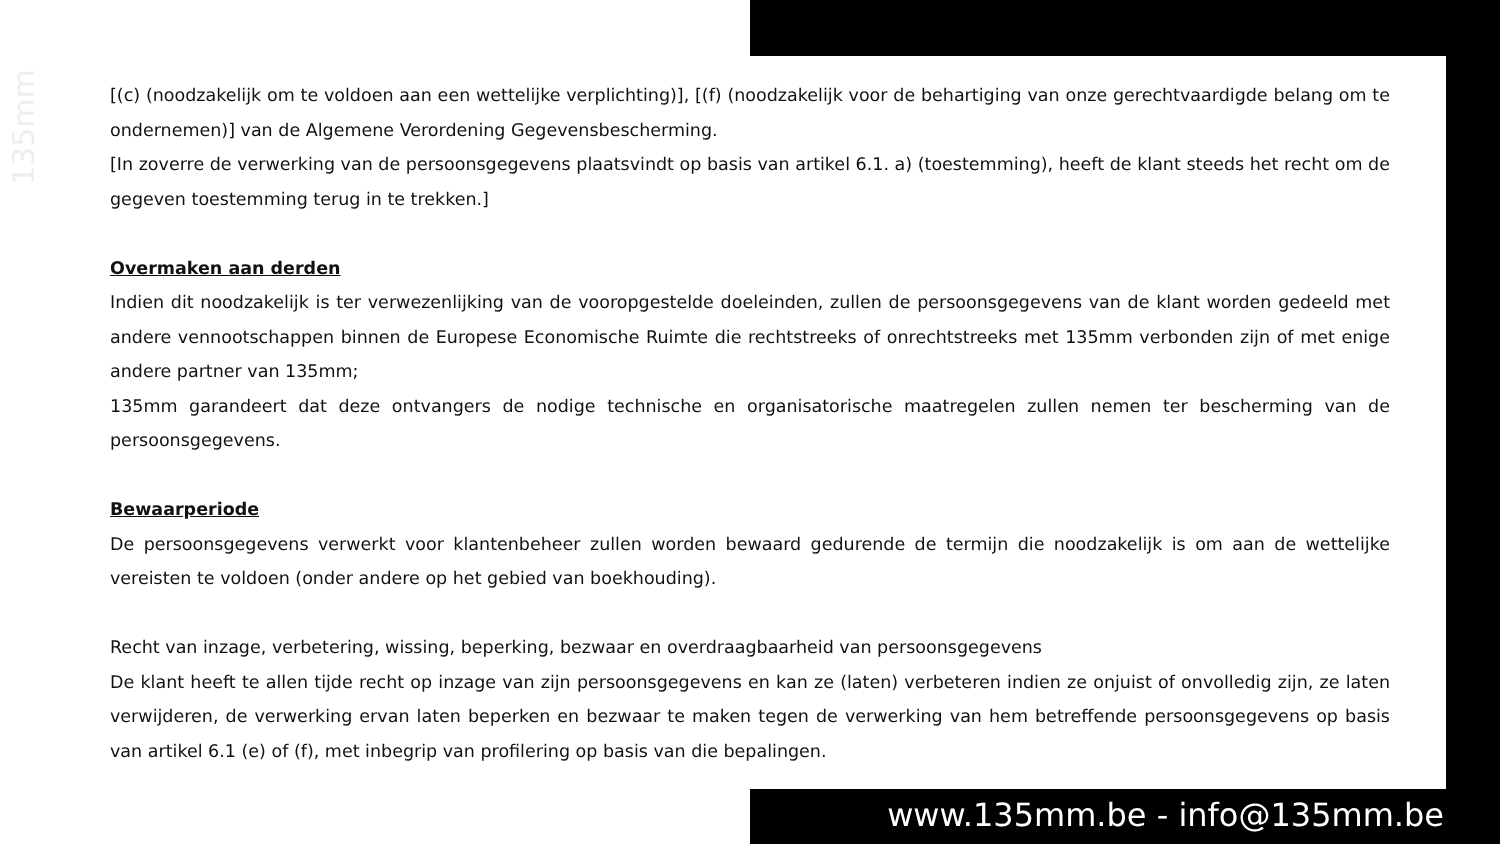135mm
[(c) (noodzakelijk om te voldoen aan een wettelijke verplichting)], [(f) (noodzakelijk voor de behartiging van onze gerechtvaardigde belang om te ondernemen)] van de Algemene Verordening Gegevensbescherming.
[In zoverre de verwerking van de persoonsgegevens plaatsvindt op basis van artikel 6.1. a) (toestemming), heeft de klant steeds het recht om de gegeven toestemming terug in te trekken.]
Overmaken aan derden
Indien dit noodzakelijk is ter verwezenlijking van de vooropgestelde doeleinden, zullen de persoonsgegevens van de klant worden gedeeld met andere vennootschappen binnen de Europese Economische Ruimte die rechtstreeks of onrechtstreeks met 135mm verbonden zijn of met enige andere partner van 135mm;
135mm garandeert dat deze ontvangers de nodige technische en organisatorische maatregelen zullen nemen ter bescherming van de persoonsgegevens.
Bewaarperiode
De persoonsgegevens verwerkt voor klantenbeheer zullen worden bewaard gedurende de termijn die noodzakelijk is om aan de wettelijke vereisten te voldoen (onder andere op het gebied van boekhouding).
Recht van inzage, verbetering, wissing, beperking, bezwaar en overdraagbaarheid van persoonsgegevens
De klant heeft te allen tijde recht op inzage van zijn persoonsgegevens en kan ze (laten) verbeteren indien ze onjuist of onvolledig zijn, ze laten verwijderen, de verwerking ervan laten beperken en bezwaar te maken tegen de verwerking van hem betreffende persoonsgegevens op basis van artikel 6.1 (e) of (f), met inbegrip van profilering op basis van die bepalingen.
www.135mm.be - info@135mm.be